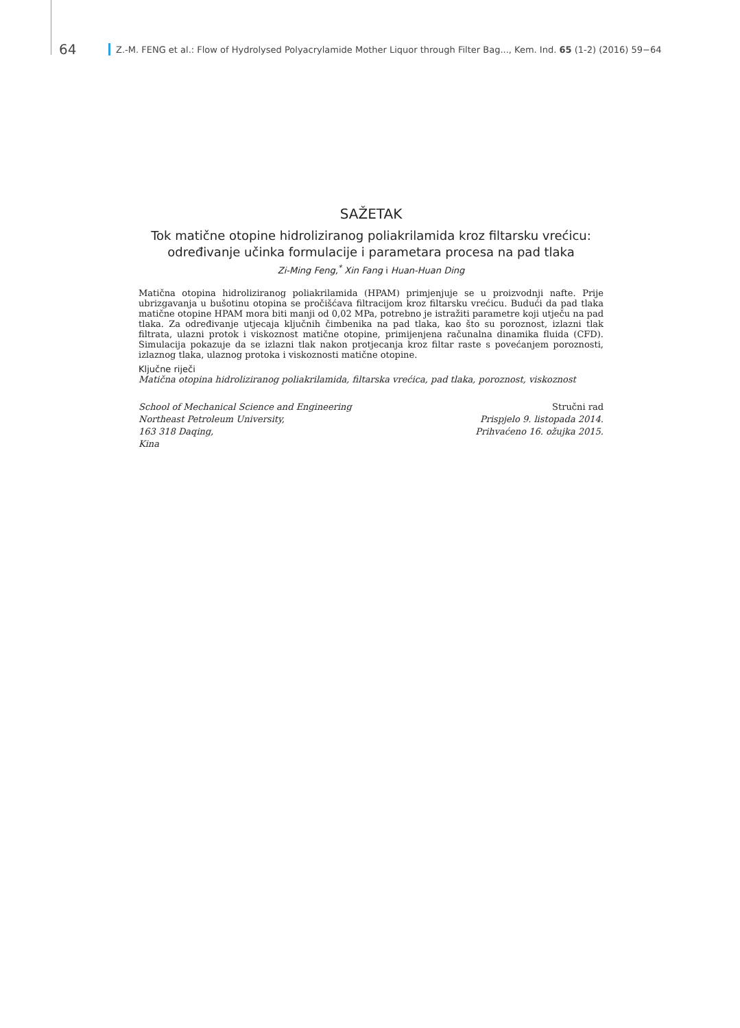64 Z.-M. FENG et al.: Flow of Hydrolysed Polyacrylamide Mother Liquor through Filter Bag..., Kem. Ind. 65 (1-2) (2016) 59−64
SAŽETAK
Tok matične otopine hidroliziranog poliakrilamida kroz filtarsku vrećicu: određivanje učinka formulacije i parametara procesa na pad tlaka
Zi-Ming Feng,<sup>*</sup> Xin Fang i Huan-Huan Ding
Matična otopina hidroliziranog poliakrilamida (HPAM) primjenjuje se u proizvodnji nafte. Prije ubrizgavanja u bušotinu otopina se pročišćava filtracijom kroz filtarsku vrećicu. Budući da pad tlaka matične otopine HPAM mora biti manji od 0,02 MPa, potrebno je istražiti parametre koji utječu na pad tlaka. Za određivanje utjecaja ključnih čimbenika na pad tlaka, kao što su poroznost, izlazni tlak filtrata, ulazni protok i viskoznost matične otopine, primijenjena računalna dinamika fluida (CFD). Simulacija pokazuje da se izlazni tlak nakon protjecanja kroz filtar raste s povećanjem poroznosti, izlaznog tlaka, ulaznog protoka i viskoznosti matične otopine.
Ključne riječi
Matična otopina hidroliziranog poliakrilamida, filtarska vrećica, pad tlaka, poroznost, viskoznost
School of Mechanical Science and Engineering
Northeast Petroleum University,
163 318 Daqing,
Kina
Stručni rad
Prispjelo 9. listopada 2014.
Prihvaćeno 16. ožujka 2015.